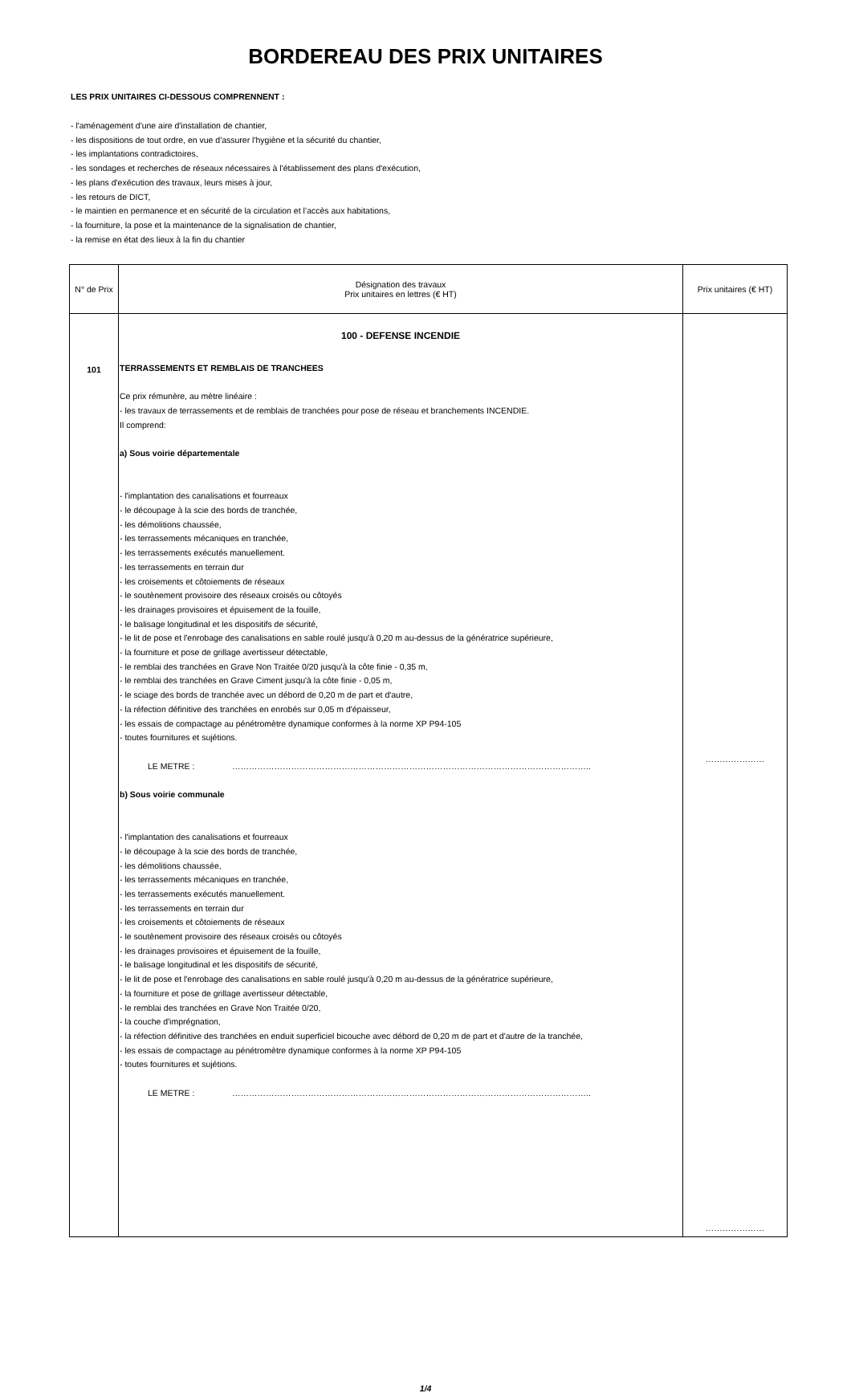BORDEREAU DES PRIX UNITAIRES
LES PRIX UNITAIRES CI-DESSOUS COMPRENNENT :
- l'aménagement d'une aire d'installation de chantier,
- les dispositions de tout ordre, en vue d'assurer l'hygiène et la sécurité du chantier,
- les implantations contradictoires,
- les sondages et recherches de réseaux nécessaires à l'établissement des plans d'exécution,
- les plans d'exécution des travaux, leurs mises à jour,
- les retours de DICT,
- le maintien en permanence et en sécurité de la circulation et l’accès aux habitations,
- la fourniture, la pose et la maintenance de la signalisation de chantier,
- la remise en état des lieux à la fin du chantier
| N° de Prix | Désignation des travaux Prix unitaires en lettres (€ HT) | Prix unitaires (€ HT) |
| --- | --- | --- |
| 101 | 100 - DEFENSE INCENDIE TERRASSEMENTS ET REMBLAIS DE TRANCHEES Ce prix rémunère, au mètre linéaire : - les travaux de terrassements et de remblais de tranchées pour pose de réseau et branchements INCENDIE. Il comprend: a) Sous voirie départementale - l'implantation des canalisations et fourreaux - le découpage à la scie des bords de tranchée, - les démolitions chaussée, - les terrassements mécaniques en tranchée, - les terrassements exécutés manuellement. - les terrassements en terrain dur - les croisements et côtoiements de réseaux - le soutènement provisoire des réseaux croisés ou côtoyés - les drainages provisoires et épuisement de la fouille, - le balisage longitudinal et les dispositifs de sécurité, - le lit de pose et l'enrobage des canalisations en sable roulé jusqu'à 0,20 m au-dessus de la génératrice supérieure, - la fourniture et pose de grillage avertisseur détectable, - le remblai des tranchées en Grave Non Traitée 0/20 jusqu'à la côte finie - 0,35 m, - le remblai des tranchées en Grave Ciment jusqu'à la côte finie - 0,05 m, - le sciage des bords de tranchée avec un débord de 0,20 m de part et d'autre, - la réfection définitive des tranchées en enrobés sur 0,05 m d'épaisseur, - les essais de compactage au pénétromètre dynamique conformes à la norme XP P94-105 - toutes fournitures et sujétions. LE METRE : ……………………………………………………………………………………………………………….. b) Sous voirie communale - l'implantation des canalisations et fourreaux - le découpage à la scie des bords de tranchée, - les démolitions chaussée, - les terrassements mécaniques en tranchée, - les terrassements exécutés manuellement. - les terrassements en terrain dur - les croisements et côtoiements de réseaux - le soutènement provisoire des réseaux croisés ou côtoyés - les drainages provisoires et épuisement de la fouille, - le balisage longitudinal et les dispositifs de sécurité, - le lit de pose et l'enrobage des canalisations en sable roulé jusqu'à 0,20 m au-dessus de la génératrice supérieure, - la fourniture et pose de grillage avertisseur détectable, - le remblai des tranchées en Grave Non Traitée 0/20, - la couche d'imprégnation, - la réfection définitive des tranchées en enduit superficiel bicouche avec débord de 0,20 m de part et d'autre de la tranchée, - les essais de compactage au pénétromètre dynamique conformes à la norme XP P94-105 - toutes fournitures et sujétions. LE METRE : ……………………………………………………………………………………………………………….. | ………………… ………………… |
1/4